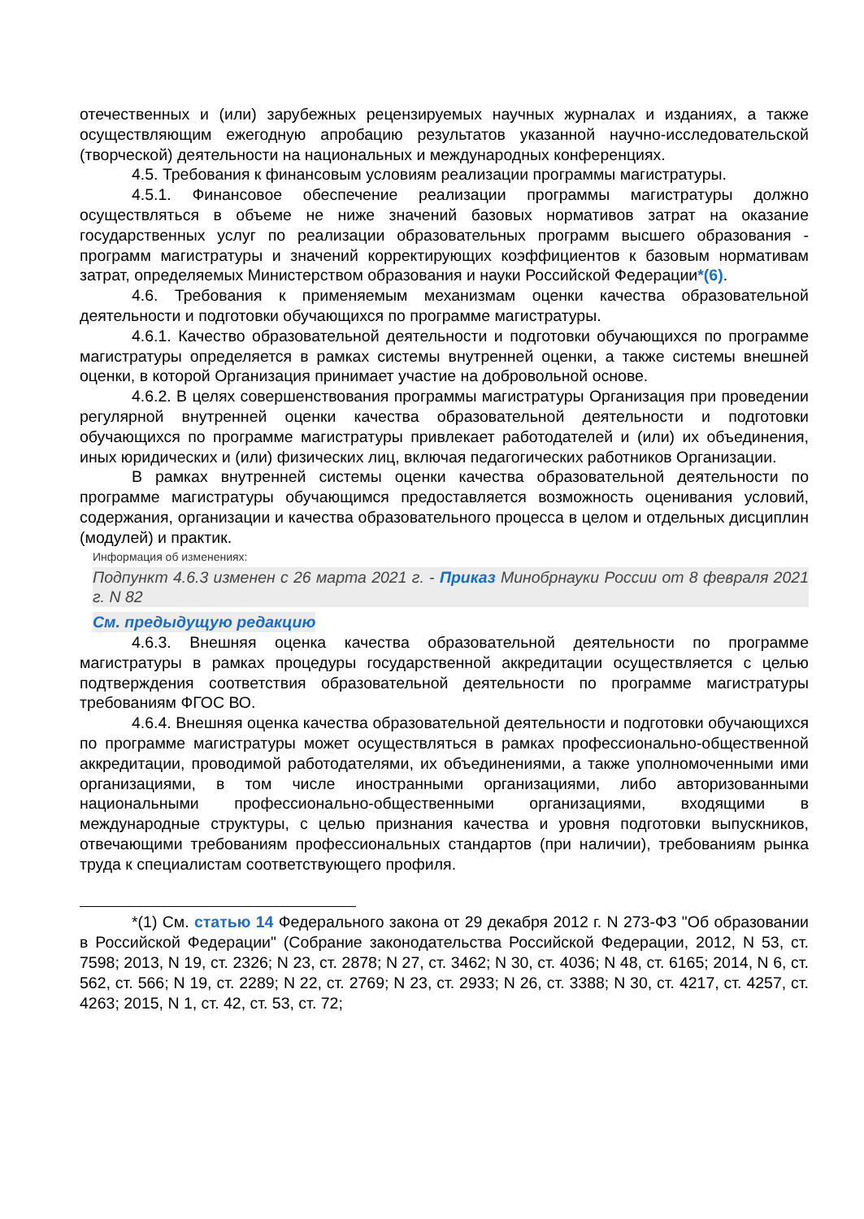отечественных и (или) зарубежных рецензируемых научных журналах и изданиях, а также осуществляющим ежегодную апробацию результатов указанной научно-исследовательской (творческой) деятельности на национальных и международных конференциях.
4.5. Требования к финансовым условиям реализации программы магистратуры.
4.5.1. Финансовое обеспечение реализации программы магистратуры должно осуществляться в объеме не ниже значений базовых нормативов затрат на оказание государственных услуг по реализации образовательных программ высшего образования - программ магистратуры и значений корректирующих коэффициентов к базовым нормативам затрат, определяемых Министерством образования и науки Российской Федерации*(6).
4.6. Требования к применяемым механизмам оценки качества образовательной деятельности и подготовки обучающихся по программе магистратуры.
4.6.1. Качество образовательной деятельности и подготовки обучающихся по программе магистратуры определяется в рамках системы внутренней оценки, а также системы внешней оценки, в которой Организация принимает участие на добровольной основе.
4.6.2. В целях совершенствования программы магистратуры Организация при проведении регулярной внутренней оценки качества образовательной деятельности и подготовки обучающихся по программе магистратуры привлекает работодателей и (или) их объединения, иных юридических и (или) физических лиц, включая педагогических работников Организации.
В рамках внутренней системы оценки качества образовательной деятельности по программе магистратуры обучающимся предоставляется возможность оценивания условий, содержания, организации и качества образовательного процесса в целом и отдельных дисциплин (модулей) и практик.
Информация об изменениях:
Подпункт 4.6.3 изменен с 26 марта 2021 г. - Приказ Минобрнауки России от 8 февраля 2021 г. N 82
См. предыдущую редакцию
4.6.3. Внешняя оценка качества образовательной деятельности по программе магистратуры в рамках процедуры государственной аккредитации осуществляется с целью подтверждения соответствия образовательной деятельности по программе магистратуры требованиям ФГОС ВО.
4.6.4. Внешняя оценка качества образовательной деятельности и подготовки обучающихся по программе магистратуры может осуществляться в рамках профессионально-общественной аккредитации, проводимой работодателями, их объединениями, а также уполномоченными ими организациями, в том числе иностранными организациями, либо авторизованными национальными профессионально-общественными организациями, входящими в международные структуры, с целью признания качества и уровня подготовки выпускников, отвечающими требованиям профессиональных стандартов (при наличии), требованиям рынка труда к специалистам соответствующего профиля.
*(1) См. статью 14 Федерального закона от 29 декабря 2012 г. N 273-ФЗ "Об образовании в Российской Федерации" (Собрание законодательства Российской Федерации, 2012, N 53, ст. 7598; 2013, N 19, ст. 2326; N 23, ст. 2878; N 27, ст. 3462; N 30, ст. 4036; N 48, ст. 6165; 2014, N 6, ст. 562, ст. 566; N 19, ст. 2289; N 22, ст. 2769; N 23, ст. 2933; N 26, ст. 3388; N 30, ст. 4217, ст. 4257, ст. 4263; 2015, N 1, ст. 42, ст. 53, ст. 72;